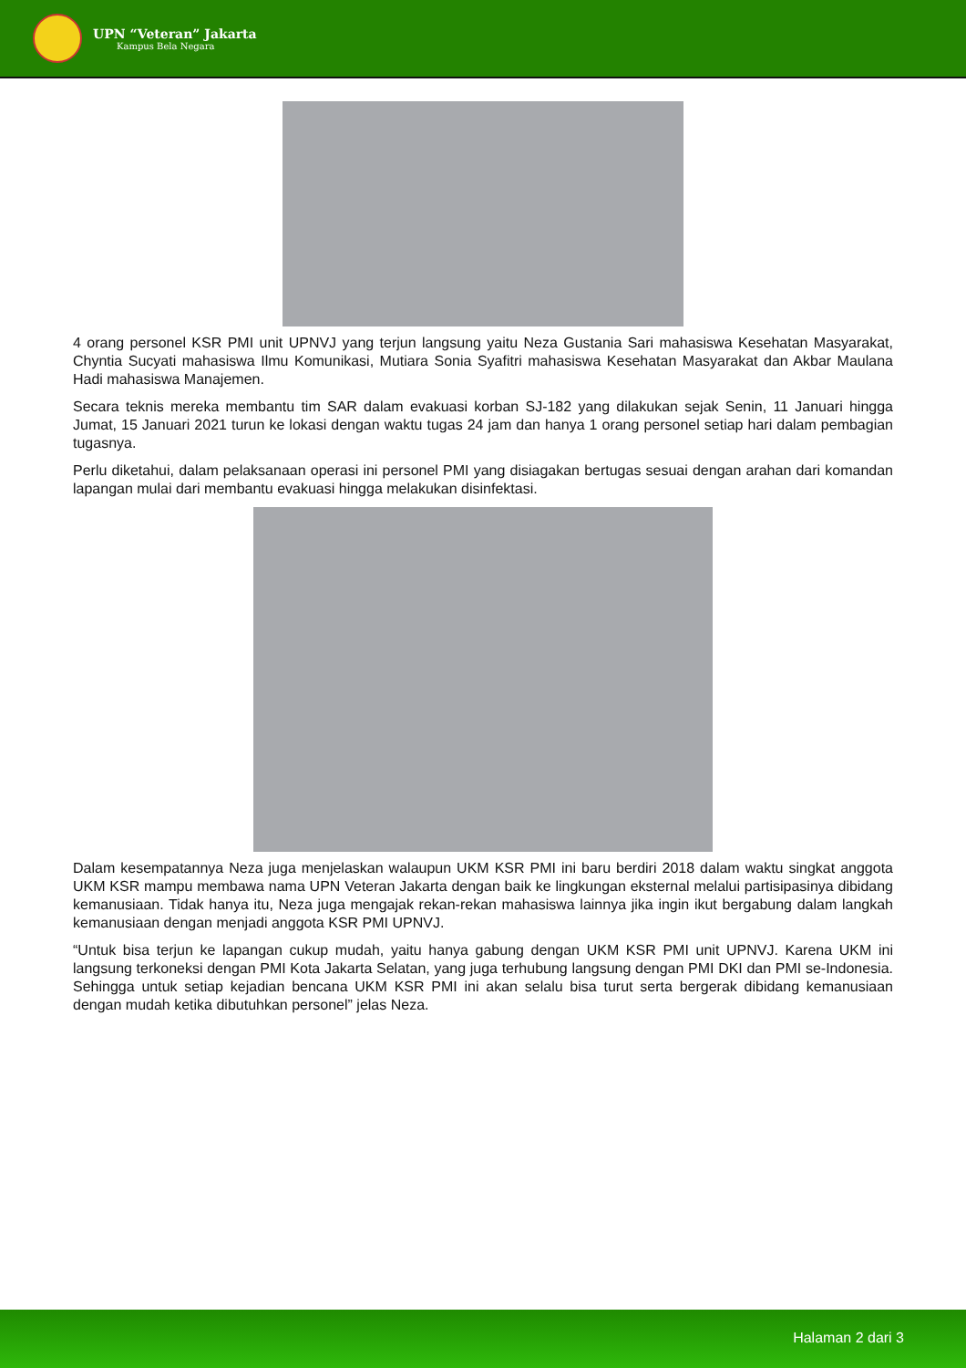UPN “Veteran” Jakarta
Kampus Bela Negara
4 orang personel KSR PMI unit UPNVJ yang terjun langsung yaitu Neza Gustania Sari mahasiswa Kesehatan Masyarakat, Chyntia Sucyati mahasiswa Ilmu Komunikasi, Mutiara Sonia Syafitri mahasiswa Kesehatan Masyarakat dan Akbar Maulana Hadi mahasiswa Manajemen.
Secara teknis mereka membantu tim SAR dalam evakuasi korban SJ-182 yang dilakukan sejak Senin, 11 Januari hingga Jumat, 15 Januari 2021 turun ke lokasi dengan waktu tugas 24 jam dan hanya 1 orang personel setiap hari dalam pembagian tugasnya.
Perlu diketahui, dalam pelaksanaan operasi ini personel PMI yang disiagakan bertugas sesuai dengan arahan dari komandan lapangan mulai dari membantu evakuasi hingga melakukan disinfektasi.
Dalam kesempatannya Neza juga menjelaskan walaupun UKM KSR PMI ini baru berdiri 2018 dalam waktu singkat anggota UKM KSR mampu membawa nama UPN Veteran Jakarta dengan baik ke lingkungan eksternal melalui partisipasinya dibidang kemanusiaan. Tidak hanya itu, Neza juga mengajak rekan-rekan mahasiswa lainnya jika ingin ikut bergabung dalam langkah kemanusiaan dengan menjadi anggota KSR PMI UPNVJ.
“Untuk bisa terjun ke lapangan cukup mudah, yaitu hanya gabung dengan UKM KSR PMI unit UPNVJ. Karena UKM ini langsung terkoneksi dengan PMI Kota Jakarta Selatan, yang juga terhubung langsung dengan PMI DKI dan PMI se-Indonesia. Sehingga untuk setiap kejadian bencana UKM KSR PMI ini akan selalu bisa turut serta bergerak dibidang kemanusiaan dengan mudah ketika dibutuhkan personel” jelas Neza.
Halaman 2 dari 3